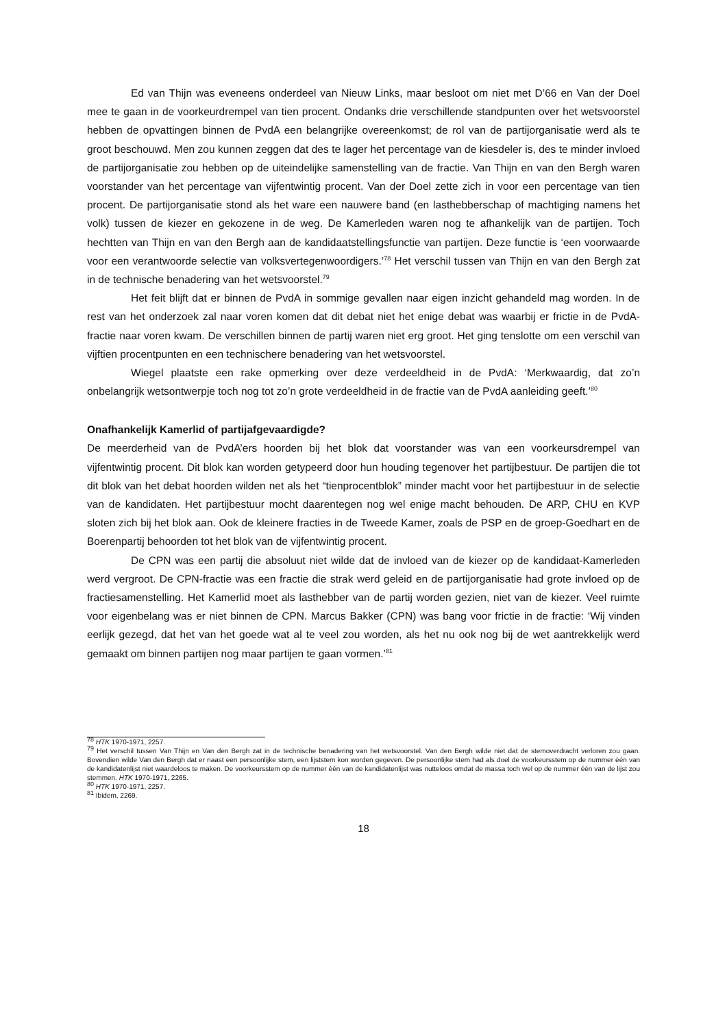Ed van Thijn was eveneens onderdeel van Nieuw Links, maar besloot om niet met D’66 en Van der Doel mee te gaan in de voorkeurdrempel van tien procent. Ondanks drie verschillende standpunten over het wetsvoorstel hebben de opvattingen binnen de PvdA een belangrijke overeenkomst; de rol van de partijorganisatie werd als te groot beschouwd. Men zou kunnen zeggen dat des te lager het percentage van de kiesdeler is, des te minder invloed de partijorganisatie zou hebben op de uiteindelijke samenstelling van de fractie. Van Thijn en van den Bergh waren voorstander van het percentage van vijfentwintig procent. Van der Doel zette zich in voor een percentage van tien procent. De partijorganisatie stond als het ware een nauwere band (en lasthebberschap of machtiging namens het volk) tussen de kiezer en gekozene in de weg. De Kamerleden waren nog te afhankelijk van de partijen. Toch hechtten van Thijn en van den Bergh aan de kandidaatstellingsfunctie van partijen. Deze functie is ‘een voorwaarde voor een verantwoorde selectie van volksvertegenwoordigers.’<sup>78</sup> Het verschil tussen van Thijn en van den Bergh zat in de technische benadering van het wetsvoorstel.<sup>79</sup>
Het feit blijft dat er binnen de PvdA in sommige gevallen naar eigen inzicht gehandeld mag worden. In de rest van het onderzoek zal naar voren komen dat dit debat niet het enige debat was waarbij er frictie in de PvdA-fractie naar voren kwam. De verschillen binnen de partij waren niet erg groot. Het ging tenslotte om een verschil van vijftien procentpunten en een technischere benadering van het wetsvoorstel.
Wiegel plaatste een rake opmerking over deze verdeeldheid in de PvdA: ‘Merkwaardig, dat zo’n onbelangrijk wetsontwerpje toch nog tot zo’n grote verdeeldheid in de fractie van de PvdA aanleiding geeft.’<sup>80</sup>
Onafhankelijk Kamerlid of partijafgevaardigde?
De meerderheid van de PvdA’ers hoorden bij het blok dat voorstander was van een voorkeursdrempel van vijfentwintig procent. Dit blok kan worden getypeerd door hun houding tegenover het partijbestuur. De partijen die tot dit blok van het debat hoorden wilden net als het “tienprocentblok” minder macht voor het partijbestuur in de selectie van de kandidaten. Het partijbestuur mocht daarentegen nog wel enige macht behouden. De ARP, CHU en KVP sloten zich bij het blok aan. Ook de kleinere fracties in de Tweede Kamer, zoals de PSP en de groep-Goedhart en de Boerenpartij behoorden tot het blok van de vijfentwintig procent.
De CPN was een partij die absoluut niet wilde dat de invloed van de kiezer op de kandidaat-Kamerleden werd vergroot. De CPN-fractie was een fractie die strak werd geleid en de partijorganisatie had grote invloed op de fractiesamenstelling. Het Kamerlid moet als lasthebber van de partij worden gezien, niet van de kiezer. Veel ruimte voor eigenbelang was er niet binnen de CPN. Marcus Bakker (CPN) was bang voor frictie in de fractie: ‘Wij vinden eerlijk gezegd, dat het van het goede wat al te veel zou worden, als het nu ook nog bij de wet aantrekkelijk werd gemaakt om binnen partijen nog maar partijen te gaan vormen.’<sup>81</sup>
<sup>78</sup> HTK 1970-1971, 2257.
<sup>79</sup> Het verschil tussen Van Thijn en Van den Bergh zat in de technische benadering van het wetsvoorstel. Van den Bergh wilde niet dat de stemoverdracht verloren zou gaan. Bovendien wilde Van den Bergh dat er naast een persoonlijke stem, een lijststem kon worden gegeven. De persoonlijke stem had als doel de voorkeursstem op de nummer één van de kandidatenlijst niet waardeloos te maken. De voorkeursstem op de nummer één van de kandidatenlijst was nutteloos omdat de massa toch wel op de nummer één van de lijst zou stemmen. HTK 1970-1971, 2265.
<sup>80</sup> HTK 1970-1971, 2257.
<sup>81</sup> Ibidem, 2269.
18